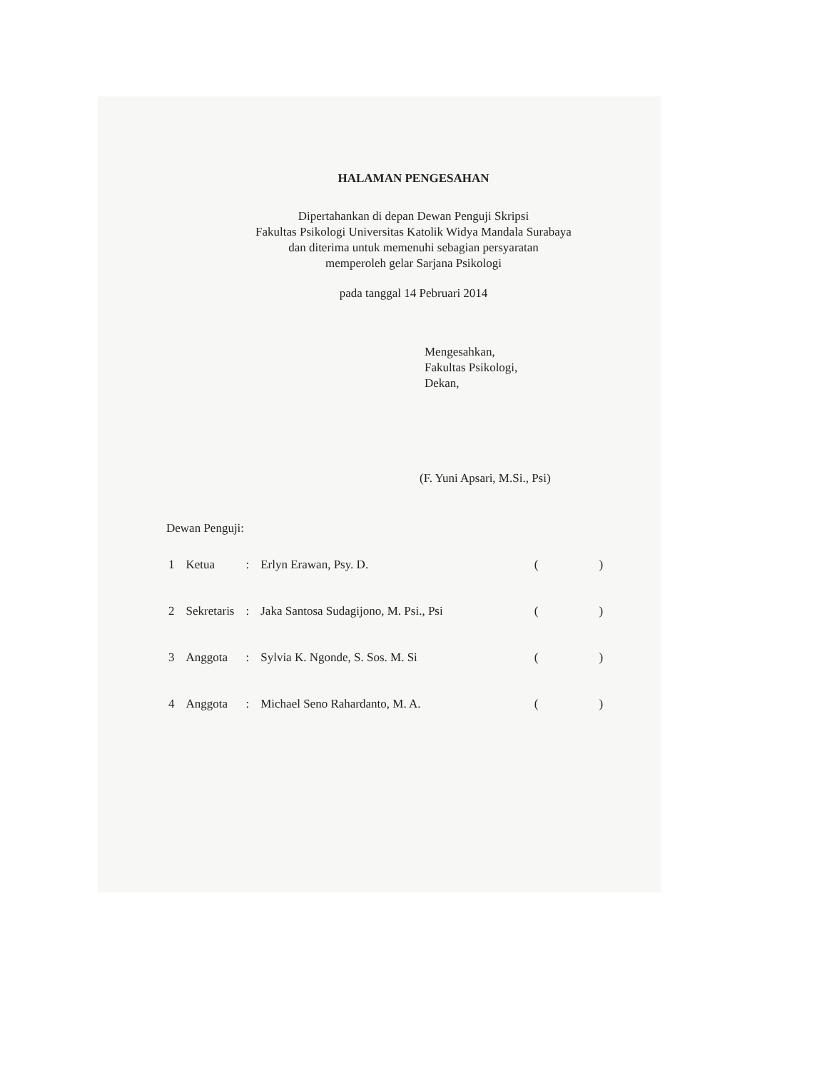HALAMAN PENGESAHAN
Dipertahankan di depan Dewan Penguji Skripsi
Fakultas Psikologi Universitas Katolik Widya Mandala Surabaya
dan diterima untuk memenuhi sebagian persyaratan
memperoleh gelar Sarjana Psikologi
pada tanggal 14 Pebruari 2014
Mengesahkan,
Fakultas Psikologi,
Dekan,
(F. Yuni Apsari, M.Si., Psi)
Dewan Penguji:
| 1 | Ketua | : | Erlyn Erawan, Psy. D. | ( ) |
| 2 | Sekretaris | : | Jaka Santosa Sudagijono, M. Psi., Psi | ( ) |
| 3 | Anggota | : | Sylvia K. Ngonde, S. Sos. M. Si | ( ) |
| 4 | Anggota | : | Michael Seno Rahardanto, M. A. | ( ) |